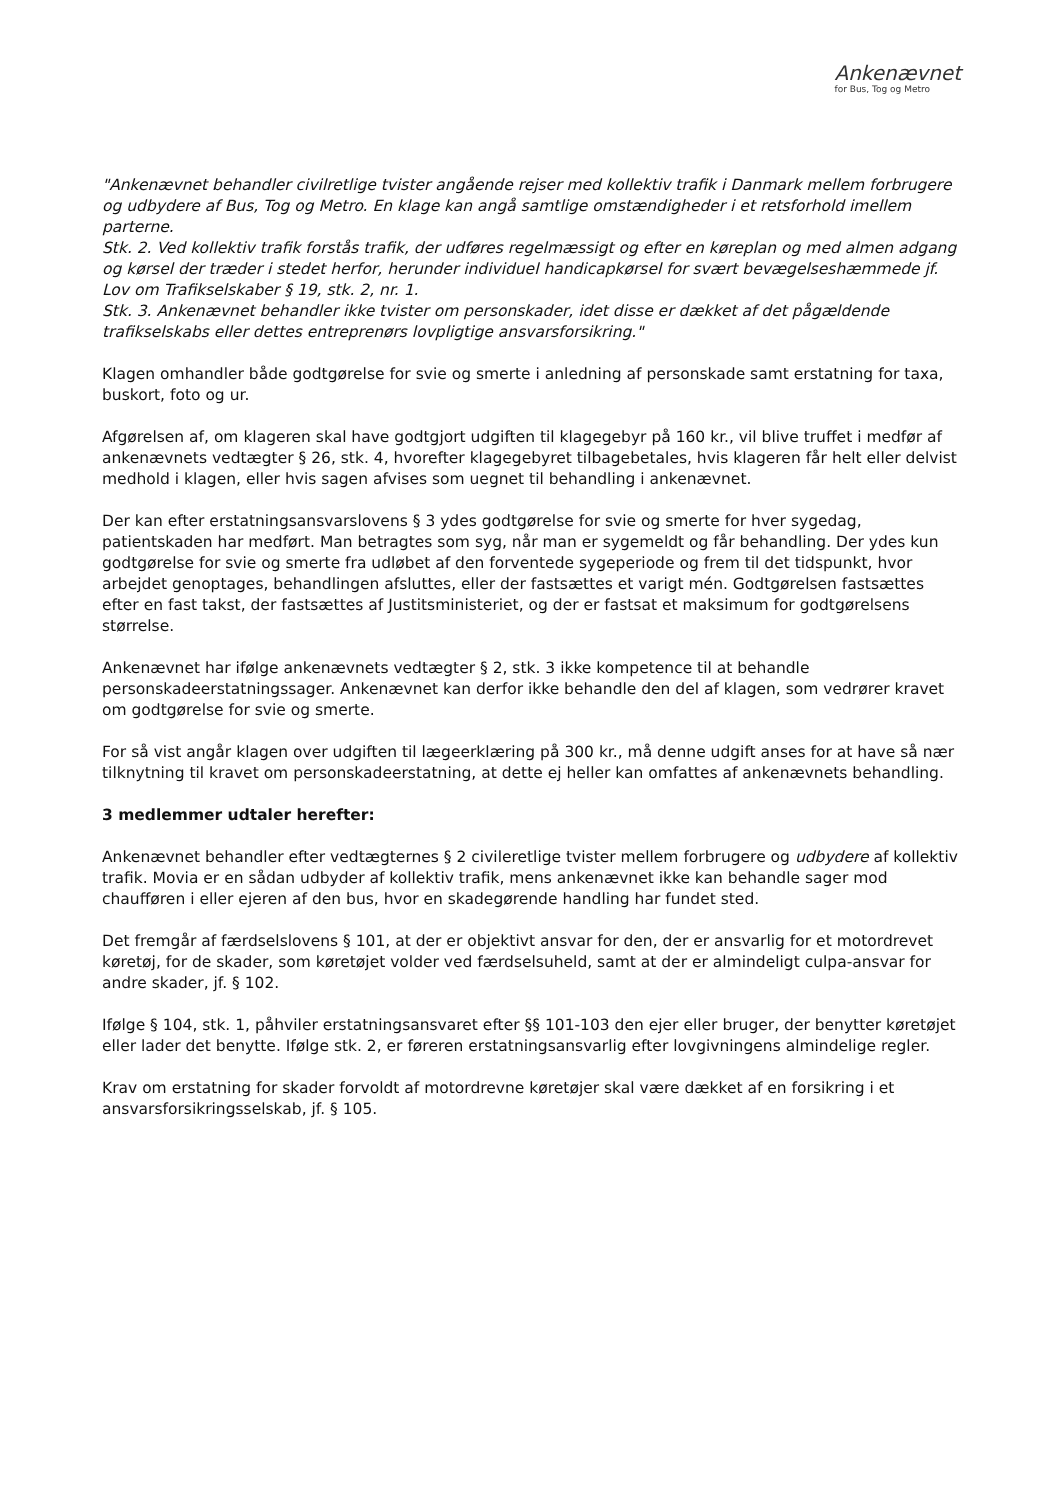Ankenævnet
for Bus, Tog og Metro
"Ankenævnet behandler civilretlige tvister angående rejser med kollektiv trafik i Danmark mellem forbrugere og udbydere af Bus, Tog og Metro. En klage kan angå samtlige omstændigheder i et retsforhold imellem parterne.
Stk. 2. Ved kollektiv trafik forstås trafik, der udføres regelmæssigt og efter en køreplan og med almen adgang og kørsel der træder i stedet herfor, herunder individuel handicapkørsel for svært bevægelseshæmmede jf. Lov om Trafikselskaber § 19, stk. 2, nr. 1.
Stk. 3. Ankenævnet behandler ikke tvister om personskader, idet disse er dækket af det pågældende trafikselskabs eller dettes entreprenørs lovpligtige ansvarsforsikring."
Klagen omhandler både godtgørelse for svie og smerte i anledning af personskade samt erstatning for taxa, buskort, foto og ur.
Afgørelsen af, om klageren skal have godtgjort udgiften til klagegebyr på 160 kr., vil blive truffet i medfør af ankenævnets vedtægter § 26, stk. 4, hvorefter klagegebyret tilbagebetales, hvis klageren får helt eller delvist medhold i klagen, eller hvis sagen afvises som uegnet til behandling i ankenævnet.
Der kan efter erstatningsansvarslovens § 3 ydes godtgørelse for svie og smerte for hver sygedag, patientskaden har medført. Man betragtes som syg, når man er sygemeldt og får behandling. Der ydes kun godtgørelse for svie og smerte fra udløbet af den forventede sygeperiode og frem til det tidspunkt, hvor arbejdet genoptages, behandlingen afsluttes, eller der fastsættes et varigt mén. Godtgørelsen fastsættes efter en fast takst, der fastsættes af Justitsministeriet, og der er fastsat et maksimum for godtgørelsens størrelse.
Ankenævnet har ifølge ankenævnets vedtægter § 2, stk. 3 ikke kompetence til at behandle personskadeerstatningssager. Ankenævnet kan derfor ikke behandle den del af klagen, som vedrører kravet om godtgørelse for svie og smerte.
For så vist angår klagen over udgiften til lægeerklæring på 300 kr., må denne udgift anses for at have så nær tilknytning til kravet om personskadeerstatning, at dette ej heller kan omfattes af ankenævnets behandling.
3 medlemmer udtaler herefter:
Ankenævnet behandler efter vedtægternes § 2 civileretlige tvister mellem forbrugere og udbydere af kollektiv trafik. Movia er en sådan udbyder af kollektiv trafik, mens ankenævnet ikke kan behandle sager mod chaufføren i eller ejeren af den bus, hvor en skadegørende handling har fundet sted.
Det fremgår af færdselslovens § 101, at der er objektivt ansvar for den, der er ansvarlig for et motordrevet køretøj, for de skader, som køretøjet volder ved færdselsuheld, samt at der er almindeligt culpa-ansvar for andre skader, jf. § 102.
Ifølge § 104, stk. 1, påhviler erstatningsansvaret efter §§ 101-103 den ejer eller bruger, der benytter køretøjet eller lader det benytte. Ifølge stk. 2, er føreren erstatningsansvarlig efter lovgivningens almindelige regler.
Krav om erstatning for skader forvoldt af motordrevne køretøjer skal være dækket af en forsikring i et ansvarsforsikringsselskab, jf. § 105.